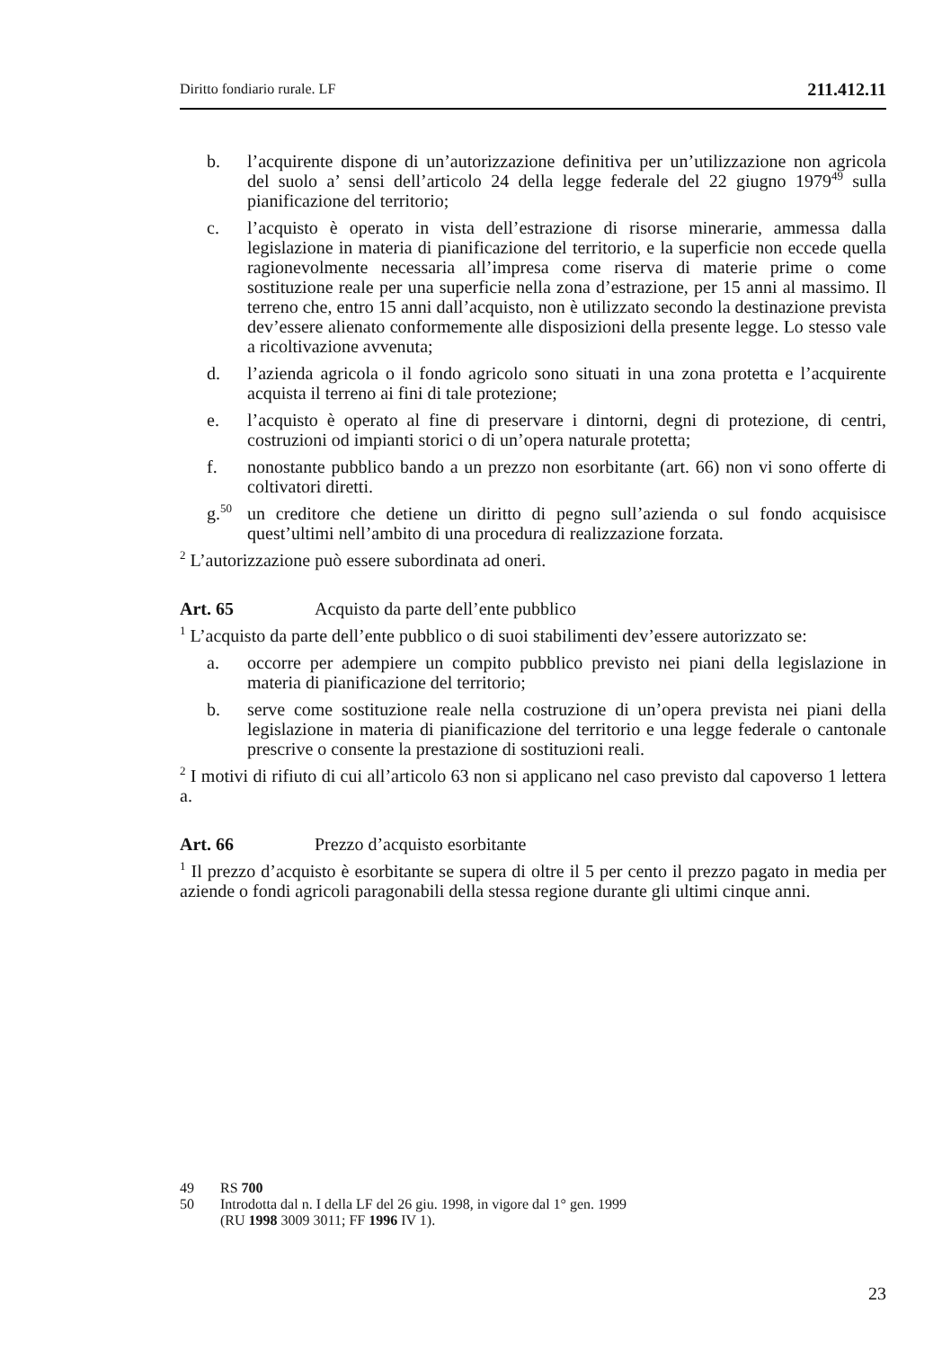Diritto fondiario rurale. LF 211.412.11
b. l’acquirente dispone di un’autorizzazione definitiva per un’utilizzazione non agricola del suolo a’ sensi dell’articolo 24 della legge federale del 22 giugno 1979<sup>49</sup> sulla pianificazione del territorio;
c. l’acquisto è operato in vista dell’estrazione di risorse minerarie, ammessa dalla legislazione in materia di pianificazione del territorio, e la superficie non eccede quella ragionevolmente necessaria all’impresa come riserva di materie prime o come sostituzione reale per una superficie nella zona d’estrazione, per 15 anni al massimo. Il terreno che, entro 15 anni dall’acquisto, non è utilizzato secondo la destinazione prevista dev’essere alienato conformemente alle disposizioni della presente legge. Lo stesso vale a ricoltivazione avvenuta;
d. l’azienda agricola o il fondo agricolo sono situati in una zona protetta e l’acquirente acquista il terreno ai fini di tale protezione;
e. l’acquisto è operato al fine di preservare i dintorni, degni di protezione, di centri, costruzioni od impianti storici o di un’opera naturale protetta;
f. nonostante pubblico bando a un prezzo non esorbitante (art. 66) non vi sono offerte di coltivatori diretti.
g.<sup>50</sup> un creditore che detiene un diritto di pegno sull’azienda o sul fondo acquisisce quest’ultimi nell’ambito di una procedura di realizzazione forzata.
<sup>2</sup> L’autorizzazione può essere subordinata ad oneri.
Art. 65 Acquisto da parte dell’ente pubblico
<sup>1</sup> L’acquisto da parte dell’ente pubblico o di suoi stabilimenti dev’essere autorizzato se:
a. occorre per adempiere un compito pubblico previsto nei piani della legislazione in materia di pianificazione del territorio;
b. serve come sostituzione reale nella costruzione di un’opera prevista nei piani della legislazione in materia di pianificazione del territorio e una legge federale o cantonale prescrive o consente la prestazione di sostituzioni reali.
<sup>2</sup> I motivi di rifiuto di cui all’articolo 63 non si applicano nel caso previsto dal capoverso 1 lettera a.
Art. 66 Prezzo d’acquisto esorbitante
<sup>1</sup> Il prezzo d’acquisto è esorbitante se supera di oltre il 5 per cento il prezzo pagato in media per aziende o fondi agricoli paragonabili della stessa regione durante gli ultimi cinque anni.
49 RS 700
50 Introdotta dal n. I della LF del 26 giu. 1998, in vigore dal 1° gen. 1999
(RU 1998 3009 3011; FF 1996 IV 1).
23